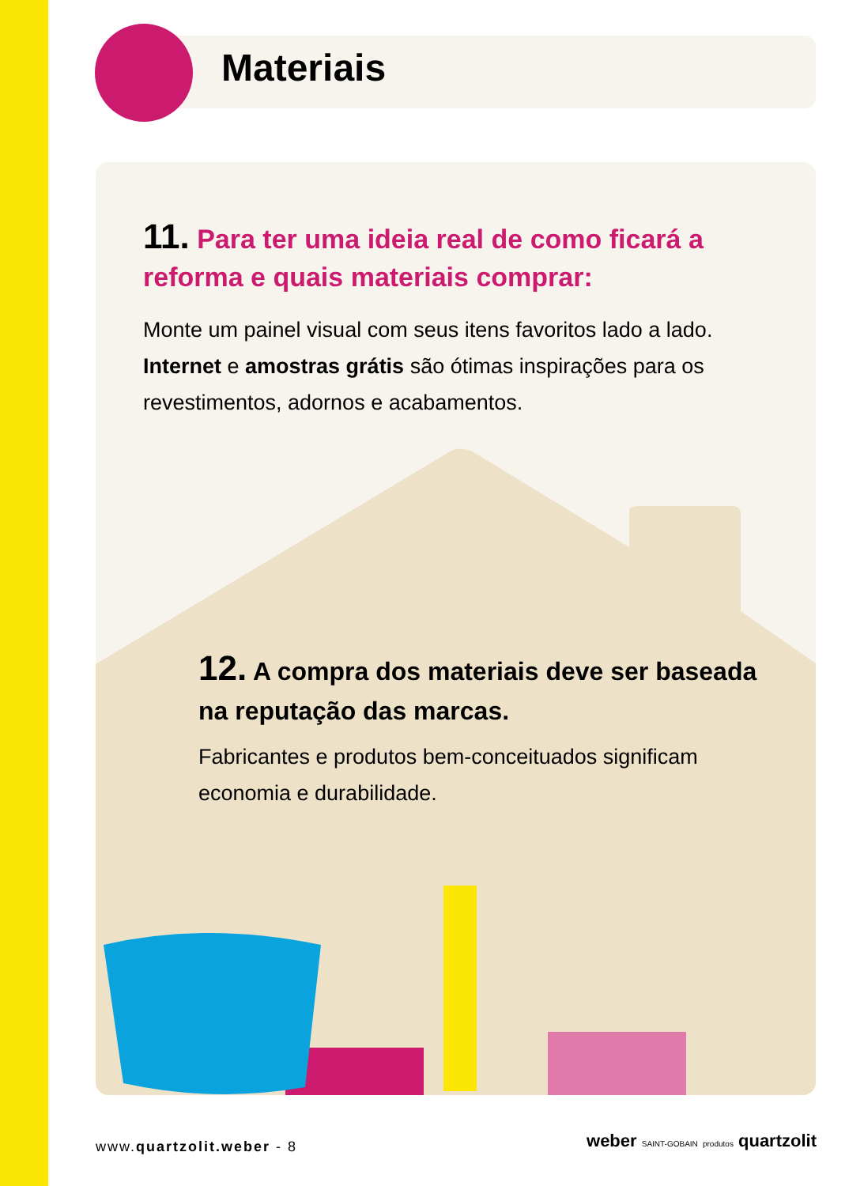Materiais
11. Para ter uma ideia real de como ficará a reforma e quais materiais comprar:
Monte um painel visual com seus itens favoritos lado a lado. Internet e amostras grátis são ótimas inspirações para os revestimentos, adornos e acabamentos.
12. A compra dos materiais deve ser baseada na reputação das marcas.
Fabricantes e produtos bem-conceituados significam economia e durabilidade.
www.quartzolit.weber - 8
weber SAINT-GOBAIN produtos quartzolit